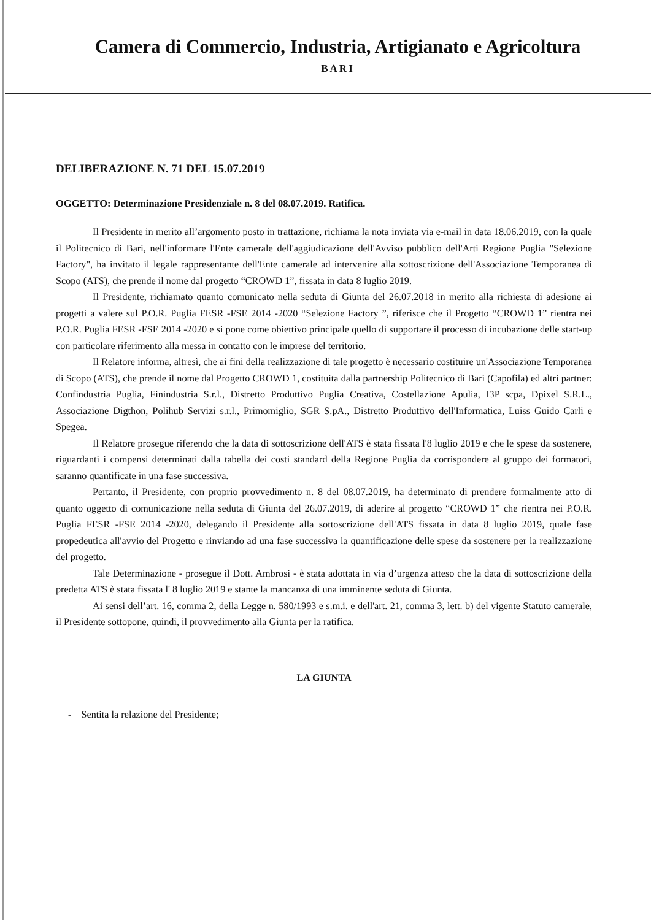Camera di Commercio, Industria, Artigianato e Agricoltura
BARI
DELIBERAZIONE N. 71 DEL 15.07.2019
OGGETTO: Determinazione Presidenziale n. 8 del 08.07.2019. Ratifica.
Il Presidente in merito all’argomento posto in trattazione, richiama la nota inviata via e-mail in data 18.06.2019, con la quale il Politecnico di Bari, nell'informare l'Ente camerale dell'aggiudicazione dell'Avviso pubblico dell'Arti Regione Puglia "Selezione Factory", ha invitato il legale rappresentante dell'Ente camerale ad intervenire alla sottoscrizione dell'Associazione Temporanea di Scopo (ATS), che prende il nome dal progetto “CROWD 1”, fissata in data 8 luglio 2019.
Il Presidente, richiamato quanto comunicato nella seduta di Giunta del 26.07.2018 in merito alla richiesta di adesione ai progetti a valere sul P.O.R. Puglia FESR -FSE 2014 -2020 “Selezione Factory ”, riferisce che il Progetto “CROWD 1” rientra nei P.O.R. Puglia FESR -FSE 2014 -2020 e si pone come obiettivo principale quello di supportare il processo di incubazione delle start-up con particolare riferimento alla messa in contatto con le imprese del territorio.
Il Relatore informa, altresì, che ai fini della realizzazione di tale progetto è necessario costituire un'Associazione Temporanea di Scopo (ATS), che prende il nome dal Progetto CROWD 1, costituita dalla partnership Politecnico di Bari (Capofila) ed altri partner: Confindustria Puglia, Finindustria S.r.l., Distretto Produttivo Puglia Creativa, Costellazione Apulia, I3P scpa, Dpixel S.R.L., Associazione Digthon, Polihub Servizi s.r.l., Primomiglio, SGR S.pA., Distretto Produttivo dell'Informatica, Luiss Guido Carli e Spegea.
Il Relatore prosegue riferendo che la data di sottoscrizione dell'ATS è stata fissata l'8 luglio 2019 e che le spese da sostenere, riguardanti i compensi determinati dalla tabella dei costi standard della Regione Puglia da corrispondere al gruppo dei formatori, saranno quantificate in una fase successiva.
Pertanto, il Presidente, con proprio provvedimento n. 8 del 08.07.2019, ha determinato di prendere formalmente atto di quanto oggetto di comunicazione nella seduta di Giunta del 26.07.2019, di aderire al progetto “CROWD 1” che rientra nei P.O.R. Puglia FESR -FSE 2014 -2020, delegando il Presidente alla sottoscrizione dell'ATS fissata in data 8 luglio 2019, quale fase propedeutica all'avvio del Progetto e rinviando ad una fase successiva la quantificazione delle spese da sostenere per la realizzazione del progetto.
Tale Determinazione - prosegue il Dott. Ambrosi - è stata adottata in via d’urgenza atteso che la data di sottoscrizione della predetta ATS è stata fissata l' 8 luglio 2019 e stante la mancanza di una imminente seduta di Giunta.
Ai sensi dell’art. 16, comma 2, della Legge n. 580/1993 e s.m.i. e dell'art. 21, comma 3, lett. b) del vigente Statuto camerale, il Presidente sottopone, quindi, il provvedimento alla Giunta per la ratifica.
LA GIUNTA
- Sentita la relazione del Presidente;